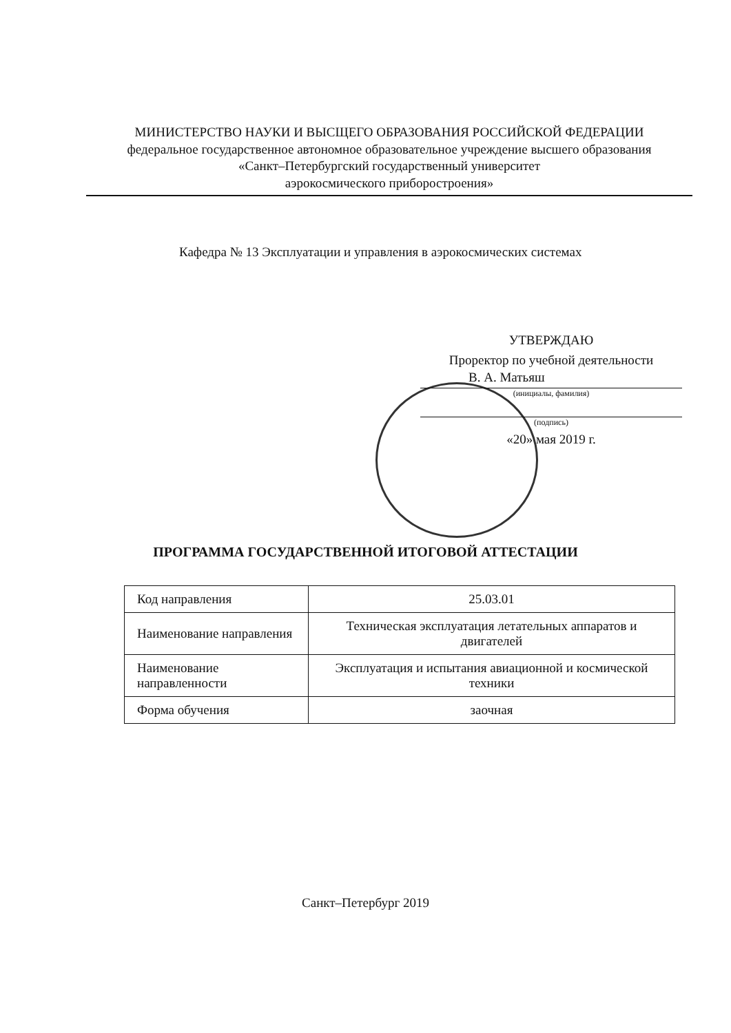МИНИСТЕРСТВО НАУКИ И ВЫСЩЕГО ОБРАЗОВАНИЯ РОССИЙСКОЙ ФЕДЕРАЦИИ
федеральное государственное автономное образовательное учреждение высшего образования
«Санкт–Петербургский государственный университет
аэрокосмического приборостроения»
Кафедра № 13 Эксплуатации и управления в аэрокосмических системах
УТВЕРЖДАЮ
Проректор по учебной деятельности
В. А. Матьяш
(инициалы, фамилия)
(подпись)
«20» мая 2019 г.
ПРОГРАММА ГОСУДАРСТВЕННОЙ ИТОГОВОЙ АТТЕСТАЦИИ
| Код направления | 25.03.01 |
| Наименование направления | Техническая эксплуатация летательных аппаратов и двигателей |
| Наименование направленности | Эксплуатация и испытания авиационной и космической техники |
| Форма обучения | заочная |
Санкт–Петербург 2019